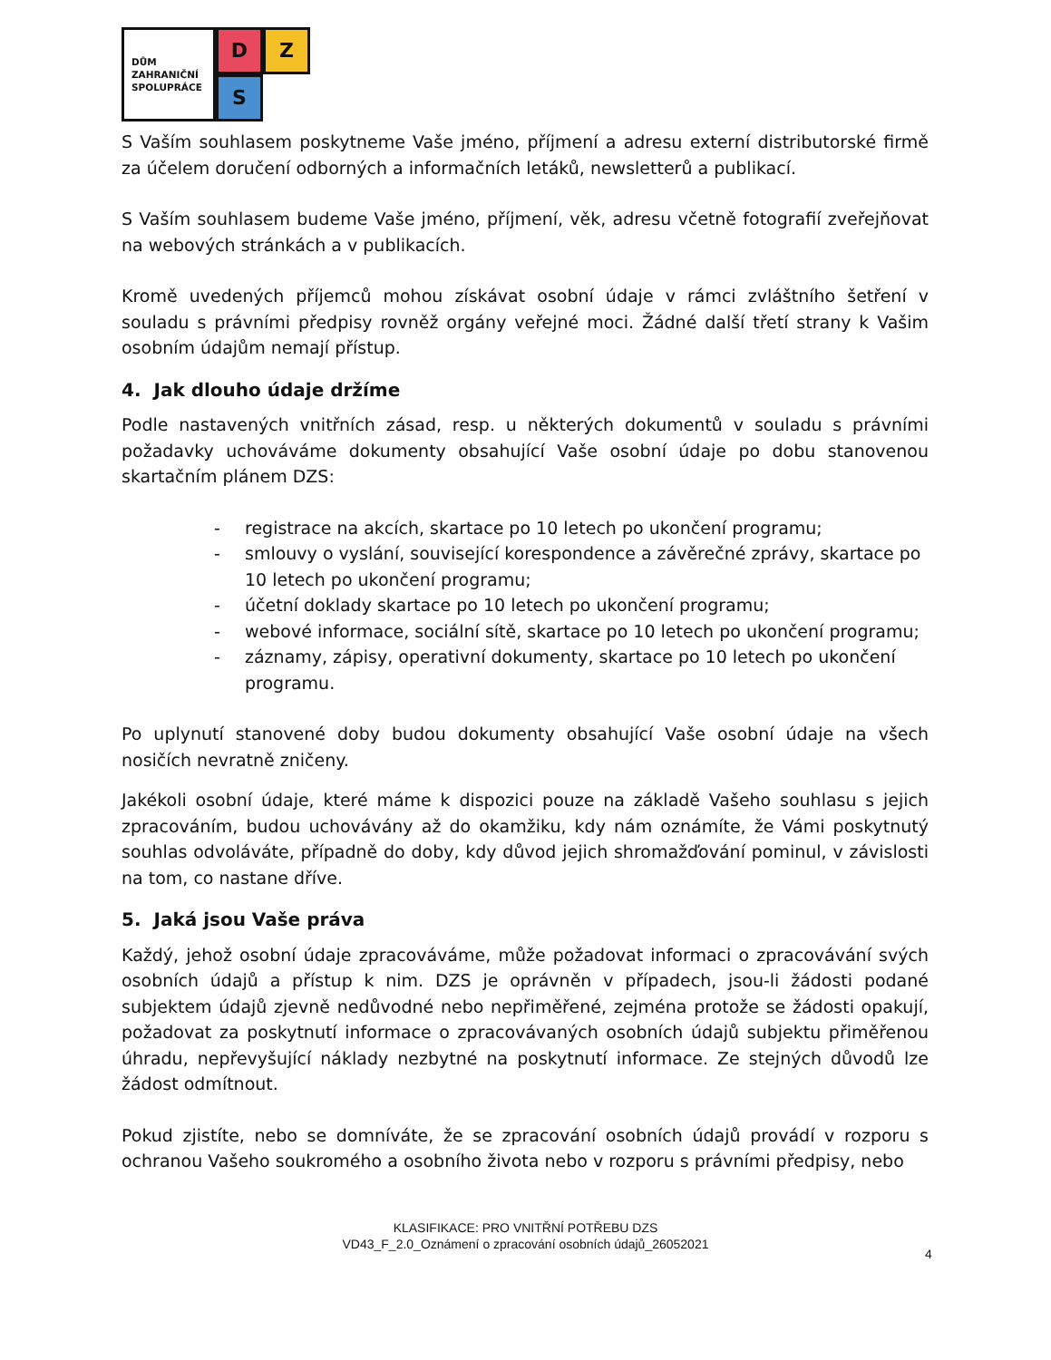DŮM
ZAHRANIČNÍ
SPOLUPRÁCE
D
Z
S
S Vaším souhlasem poskytneme Vaše jméno, příjmení a adresu externí distributorské firmě za účelem doručení odborných a informačních letáků, newsletterů a publikací.
S Vaším souhlasem budeme Vaše jméno, příjmení, věk, adresu včetně fotografií zveřejňovat na webových stránkách a v publikacích.
Kromě uvedených příjemců mohou získávat osobní údaje v rámci zvláštního šetření v souladu s právními předpisy rovněž orgány veřejné moci. Žádné další třetí strany k Vašim osobním údajům nemají přístup.
4. Jak dlouho údaje držíme
Podle nastavených vnitřních zásad, resp. u některých dokumentů v souladu s právními požadavky uchováváme dokumenty obsahující Vaše osobní údaje po dobu stanovenou skartačním plánem DZS:
- registrace na akcích, skartace po 10 letech po ukončení programu;
- smlouvy o vyslání, související korespondence a závěrečné zprávy, skartace po 10 letech po ukončení programu;
- účetní doklady skartace po 10 letech po ukončení programu;
- webové informace, sociální sítě, skartace po 10 letech po ukončení programu;
- záznamy, zápisy, operativní dokumenty, skartace po 10 letech po ukončení programu.
Po uplynutí stanovené doby budou dokumenty obsahující Vaše osobní údaje na všech nosičích nevratně zničeny.
Jakékoli osobní údaje, které máme k dispozici pouze na základě Vašeho souhlasu s jejich zpracováním, budou uchovávány až do okamžiku, kdy nám oznámíte, že Vámi poskytnutý souhlas odvoláváte, případně do doby, kdy důvod jejich shromažďování pominul, v závislosti na tom, co nastane dříve.
5. Jaká jsou Vaše práva
Každý, jehož osobní údaje zpracováváme, může požadovat informaci o zpracovávání svých osobních údajů a přístup k nim. DZS je oprávněn v případech, jsou-li žádosti podané subjektem údajů zjevně nedůvodné nebo nepřiměřené, zejména protože se žádosti opakují, požadovat za poskytnutí informace o zpracovávaných osobních údajů subjektu přiměřenou úhradu, nepřevyšující náklady nezbytné na poskytnutí informace. Ze stejných důvodů lze žádost odmítnout.
Pokud zjistíte, nebo se domníváte, že se zpracování osobních údajů provádí v rozporu s ochranou Vašeho soukromého a osobního života nebo v rozporu s právními předpisy, nebo
KLASIFIKACE: PRO VNITŘNÍ POTŘEBU DZS
VD43_F_2.0_Oznámení o zpracování osobních údajů_26052021
4